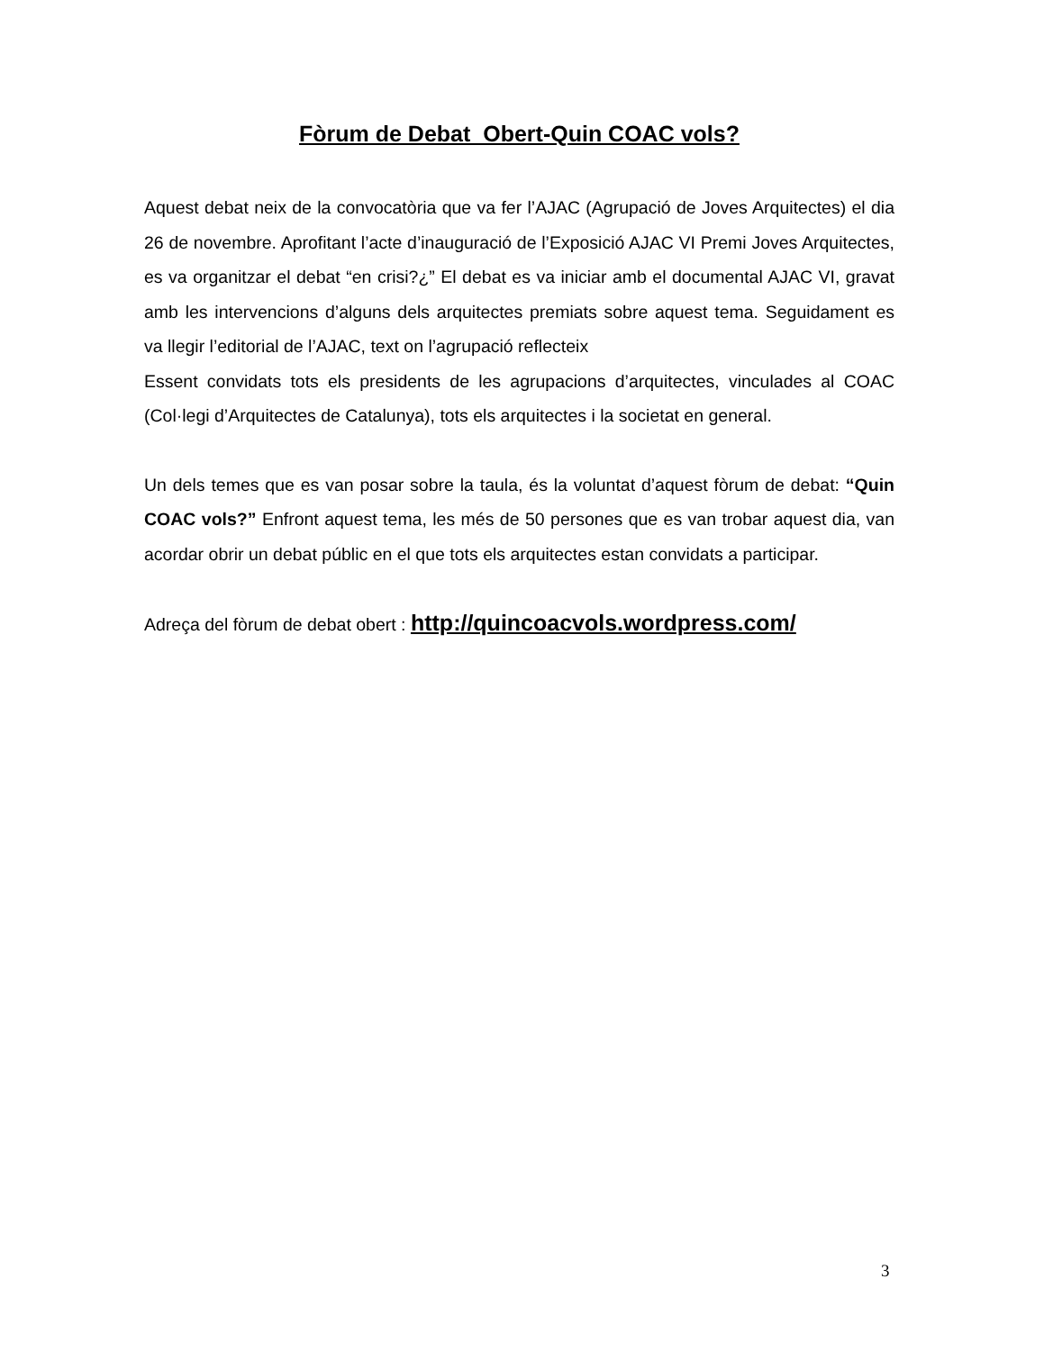Fòrum de Debat Obert-Quin COAC vols?
Aquest debat neix de la convocatòria que va fer l’AJAC (Agrupació de Joves Arquitectes) el dia 26 de novembre. Aprofitant l’acte d’inauguració de l’Exposició AJAC VI Premi Joves Arquitectes, es va organitzar el debat “en crisi?¿” El debat es va iniciar amb el documental AJAC VI, gravat amb les intervencions d’alguns dels arquitectes premiats sobre aquest tema. Seguidament es va llegir l’editorial de l’AJAC, text on l’agrupació reflecteix
Essent convidats tots els presidents de les agrupacions d’arquitectes, vinculades al COAC (Col·legi d’Arquitectes de Catalunya), tots els arquitectes i la societat en general.
Un dels temes que es van posar sobre la taula, és la voluntat d’aquest fòrum de debat: “Quin COAC vols?” Enfront aquest tema, les més de 50 persones que es van trobar aquest dia, van acordar obrir un debat públic en el que tots els arquitectes estan convidats a participar.
Adreça del fòrum de debat obert : http://quincoacvols.wordpress.com/
3